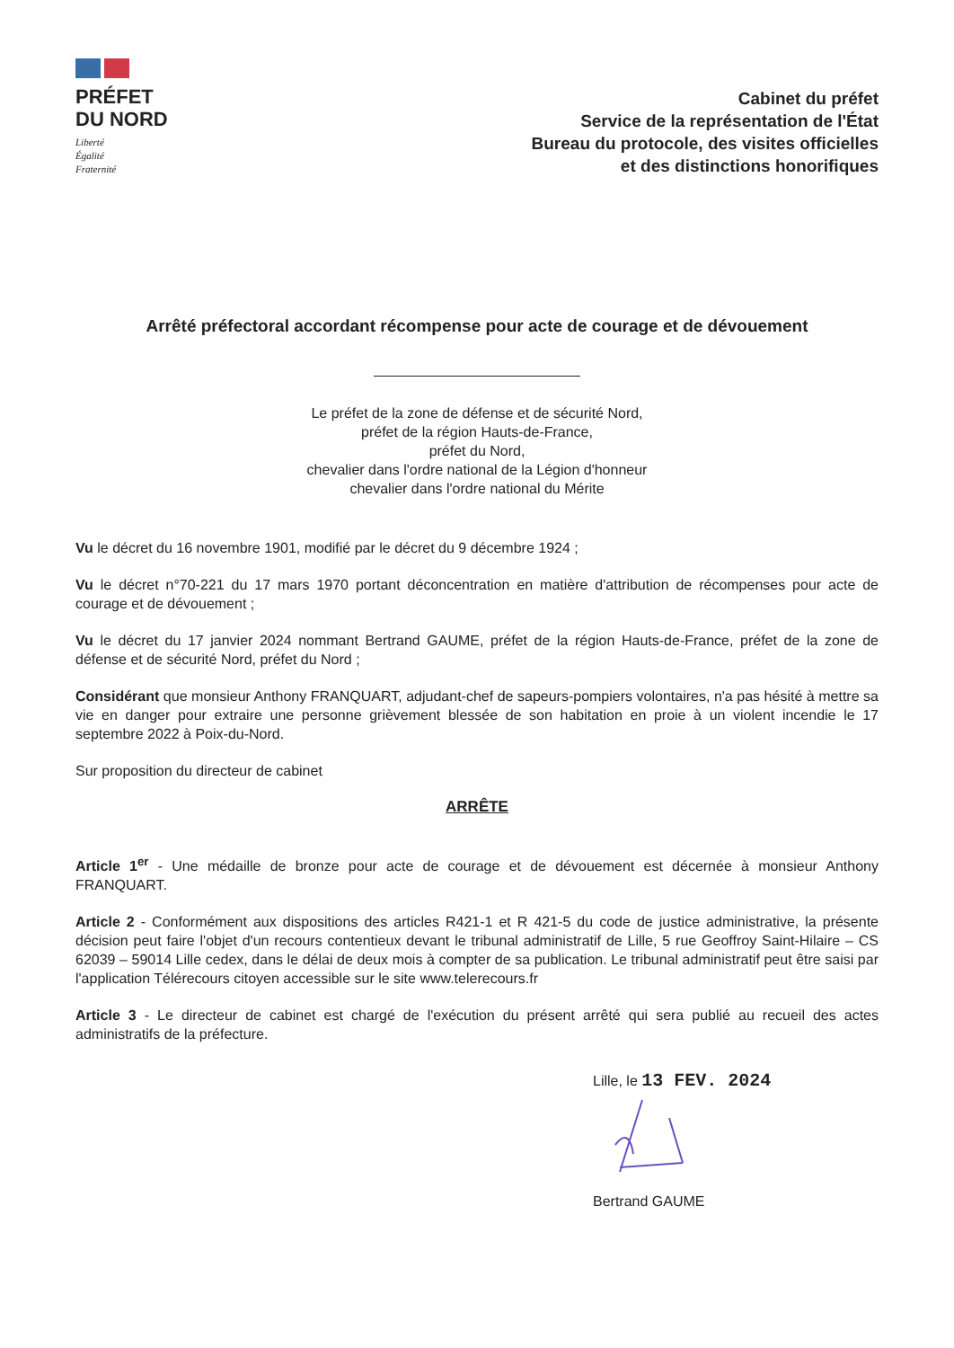PRÉFET
DU NORD
Liberté
Égalité
Fraternité
Cabinet du préfet
Service de la représentation de l'État
Bureau du protocole, des visites officielles
et des distinctions honorifiques
Arrêté préfectoral accordant récompense pour acte de courage et de dévouement
Le préfet de la zone de défense et de sécurité Nord,
préfet de la région Hauts-de-France,
préfet du Nord,
chevalier dans l'ordre national de la Légion d'honneur
chevalier dans l'ordre national du Mérite
Vu le décret du 16 novembre 1901, modifié par le décret du 9 décembre 1924 ;
Vu le décret n°70-221 du 17 mars 1970 portant déconcentration en matière d'attribution de récompenses pour acte de courage et de dévouement ;
Vu le décret du 17 janvier 2024 nommant Bertrand GAUME, préfet de la région Hauts-de-France, préfet de la zone de défense et de sécurité Nord, préfet du Nord ;
Considérant que monsieur Anthony FRANQUART, adjudant-chef de sapeurs-pompiers volontaires, n'a pas hésité à mettre sa vie en danger pour extraire une personne grièvement blessée de son habitation en proie à un violent incendie le 17 septembre 2022 à Poix-du-Nord.
Sur proposition du directeur de cabinet
ARRÊTE
Article 1<sup>er</sup> - Une médaille de bronze pour acte de courage et de dévouement est décernée à monsieur Anthony FRANQUART.
Article 2 - Conformément aux dispositions des articles R421-1 et R 421-5 du code de justice administrative, la présente décision peut faire l'objet d'un recours contentieux devant le tribunal administratif de Lille, 5 rue Geoffroy Saint-Hilaire – CS 62039 – 59014 Lille cedex, dans le délai de deux mois à compter de sa publication. Le tribunal administratif peut être saisi par l'application Télérecours citoyen accessible sur le site www.telerecours.fr
Article 3 - Le directeur de cabinet est chargé de l'exécution du présent arrêté qui sera publié au recueil des actes administratifs de la préfecture.
Lille, le 13 FEV. 2024
Bertrand GAUME